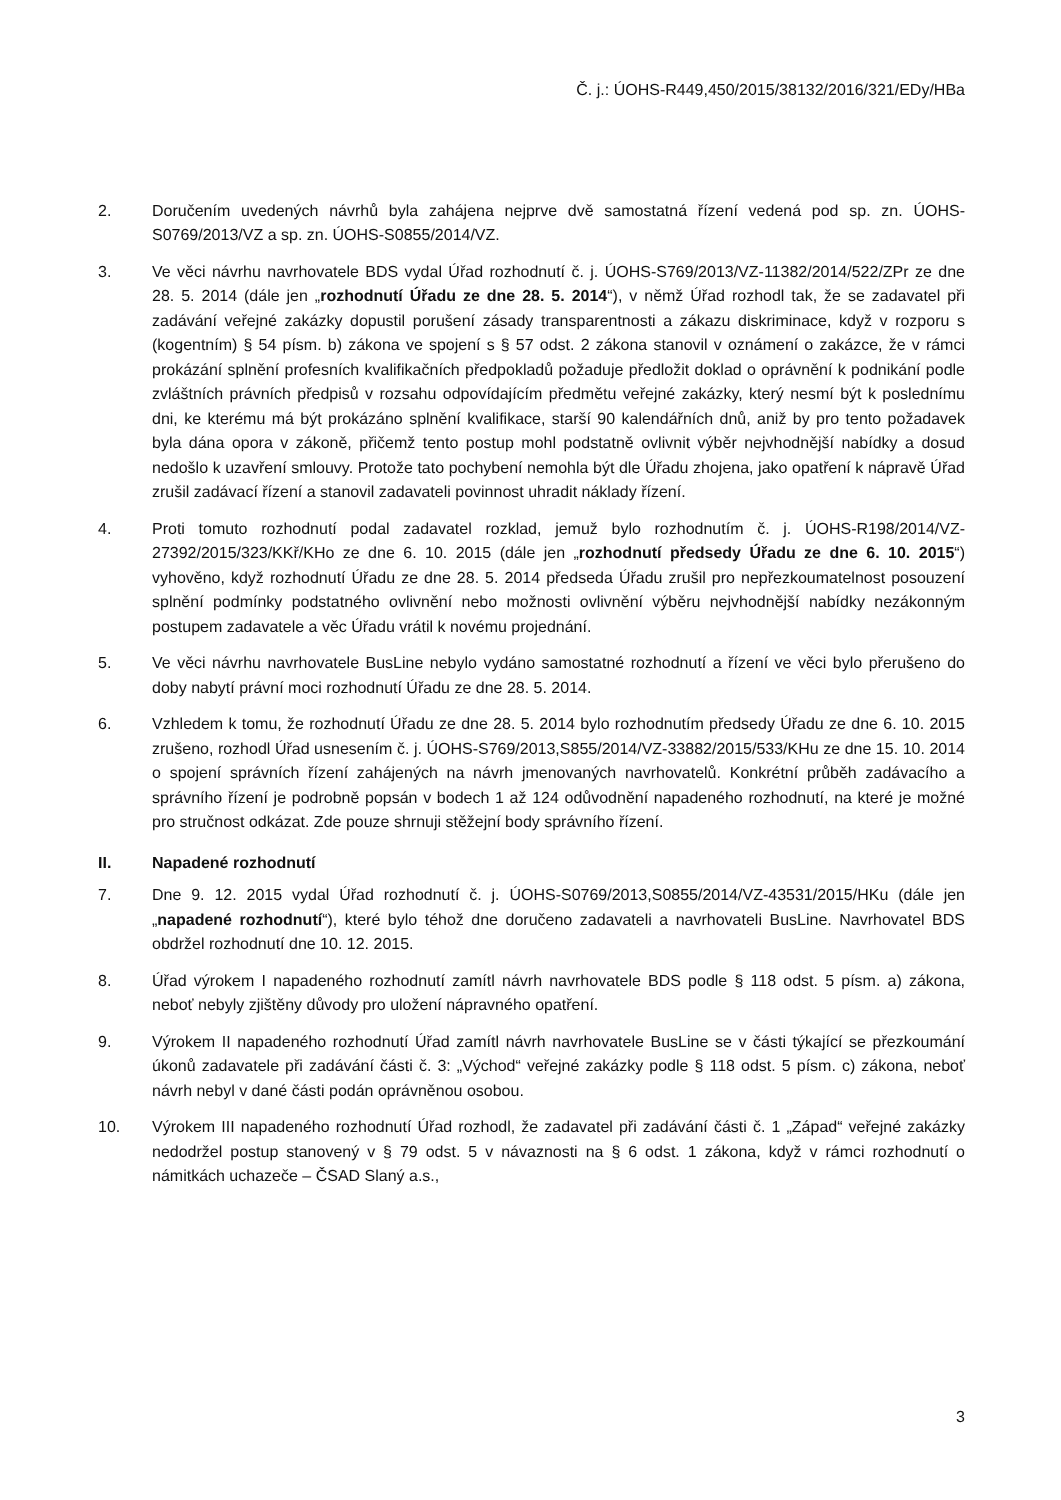Č. j.: ÚOHS-R449,450/2015/38132/2016/321/EDy/HBa
2. Doručením uvedených návrhů byla zahájena nejprve dvě samostatná řízení vedená pod sp. zn. ÚOHS-S0769/2013/VZ a sp. zn. ÚOHS-S0855/2014/VZ.
3. Ve věci návrhu navrhovatele BDS vydal Úřad rozhodnutí č. j. ÚOHS-S769/2013/VZ-11382/2014/522/ZPr ze dne 28. 5. 2014 (dále jen „rozhodnutí Úřadu ze dne 28. 5. 2014“), v němž Úřad rozhodl tak, že se zadavatel při zadávání veřejné zakázky dopustil porušení zásady transparentnosti a zákazu diskriminace, když v rozporu s (kogentním) § 54 písm. b) zákona ve spojení s § 57 odst. 2 zákona stanovil v oznámení o zakázce, že v rámci prokázání splnění profesních kvalifikačních předpokladů požaduje předložit doklad o oprávnění k podnikání podle zvláštních právních předpisů v rozsahu odpovídajícím předmětu veřejné zakázky, který nesmí být k poslednímu dni, ke kterému má být prokázáno splnění kvalifikace, starší 90 kalendářních dnů, aniž by pro tento požadavek byla dána opora v zákoně, přičemž tento postup mohl podstatně ovlivnit výběr nejvhodnější nabídky a dosud nedošlo k uzavření smlouvy. Protože tato pochybení nemohla být dle Úřadu zhojena, jako opatření k nápravě Úřad zrušil zadávací řízení a stanovil zadavateli povinnost uhradit náklady řízení.
4. Proti tomuto rozhodnutí podal zadavatel rozklad, jemuž bylo rozhodnutím č. j. ÚOHS-R198/2014/VZ-27392/2015/323/KKř/KHo ze dne 6. 10. 2015 (dále jen „rozhodnutí předsedy Úřadu ze dne 6. 10. 2015“) vyhověno, když rozhodnutí Úřadu ze dne 28. 5. 2014 předseda Úřadu zrušil pro nepřezkoumatelnost posouzení splnění podmínky podstatného ovlivnění nebo možnosti ovlivnění výběru nejvhodnější nabídky nezákonným postupem zadavatele a věc Úřadu vrátil k novému projednání.
5. Ve věci návrhu navrhovatele BusLine nebylo vydáno samostatné rozhodnutí a řízení ve věci bylo přerušeno do doby nabytí právní moci rozhodnutí Úřadu ze dne 28. 5. 2014.
6. Vzhledem k tomu, že rozhodnutí Úřadu ze dne 28. 5. 2014 bylo rozhodnutím předsedy Úřadu ze dne 6. 10. 2015 zrušeno, rozhodl Úřad usnesením č. j. ÚOHS-S769/2013,S855/2014/VZ-33882/2015/533/KHu ze dne 15. 10. 2014 o spojení správních řízení zahájených na návrh jmenovaných navrhovatelů. Konkrétní průběh zadávacího a správního řízení je podrobně popsán v bodech 1 až 124 odůvodnění napadeného rozhodnutí, na které je možné pro stručnost odkázat. Zde pouze shrnuji stěžejní body správního řízení.
II. Napadené rozhodnutí
7. Dne 9. 12. 2015 vydal Úřad rozhodnutí č. j. ÚOHS-S0769/2013,S0855/2014/VZ-43531/2015/HKu (dále jen „napadené rozhodnutí“), které bylo téhož dne doručeno zadavateli a navrhovateli BusLine. Navrhovatel BDS obdržel rozhodnutí dne 10. 12. 2015.
8. Úřad výrokem I napadeného rozhodnutí zamítl návrh navrhovatele BDS podle § 118 odst. 5 písm. a) zákona, neboť nebyly zjištěny důvody pro uložení nápravného opatření.
9. Výrokem II napadeného rozhodnutí Úřad zamítl návrh navrhovatele BusLine se v části týkající se přezkoumání úkonů zadavatele při zadávání části č. 3: „Východ“ veřejné zakázky podle § 118 odst. 5 písm. c) zákona, neboť návrh nebyl v dané části podán oprávněnou osobou.
10. Výrokem III napadeného rozhodnutí Úřad rozhodl, že zadavatel při zadávání části č. 1 „Západ“ veřejné zakázky nedodržel postup stanovený v § 79 odst. 5 v návaznosti na § 6 odst. 1 zákona, když v rámci rozhodnutí o námitkách uchazeče – ČSAD Slaný a.s.,
3